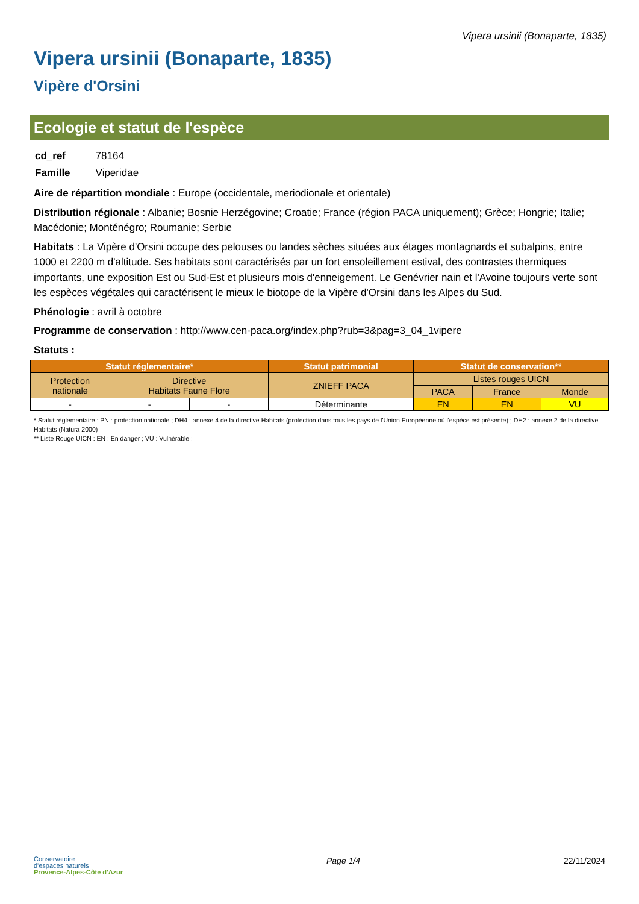Vipera ursinii (Bonaparte, 1835)
Vipera ursinii (Bonaparte, 1835)
Vipère d'Orsini
Ecologie et statut de l'espèce
| cd_ref | 78164 |
| Famille | Viperidae |
Aire de répartition mondiale : Europe (occidentale, meriodionale et orientale)
Distribution régionale : Albanie; Bosnie Herzégovine; Croatie; France (région PACA uniquement); Grèce; Hongrie; Italie; Macédonie; Monténégro; Roumanie; Serbie
Habitats : La Vipère d'Orsini occupe des pelouses ou landes sèches situées aux étages montagnards et subalpins, entre 1000 et 2200 m d'altitude. Ses habitats sont caractérisés par un fort ensoleillement estival, des contrastes thermiques importants, une exposition Est ou Sud-Est et plusieurs mois d'enneigement. Le Genévrier nain et l'Avoine toujours verte sont les espèces végétales qui caractérisent le mieux le biotope de la Vipère d'Orsini dans les Alpes du Sud.
Phénologie : avril à octobre
Programme de conservation : http://www.cen-paca.org/index.php?rub=3&pag=3_04_1vipere
Statuts :
| Statut réglementaire* | | | Statut patrimonial | Statut de conservation** | | |
| --- | --- | --- | --- | --- | --- | --- |
| Protection nationale | Directive Habitats Faune Flore | | ZNIEFF PACA | Listes rouges UICN | | |
| | | | | PACA | France | Monde |
| - | - | - | Déterminante | EN | EN | VU |
* Statut réglementaire : PN : protection nationale ; DH4 : annexe 4 de la directive Habitats (protection dans tous les pays de l'Union Européenne où l'espèce est présente) ; DH2 : annexe 2 de la directive Habitats (Natura 2000)
** Liste Rouge UICN : EN : En danger ; VU : Vulnérable ;
Conservatoire
d'espaces naturels
Provence-Alpes-Côte d'Azur
Page 1/4 22/11/2024